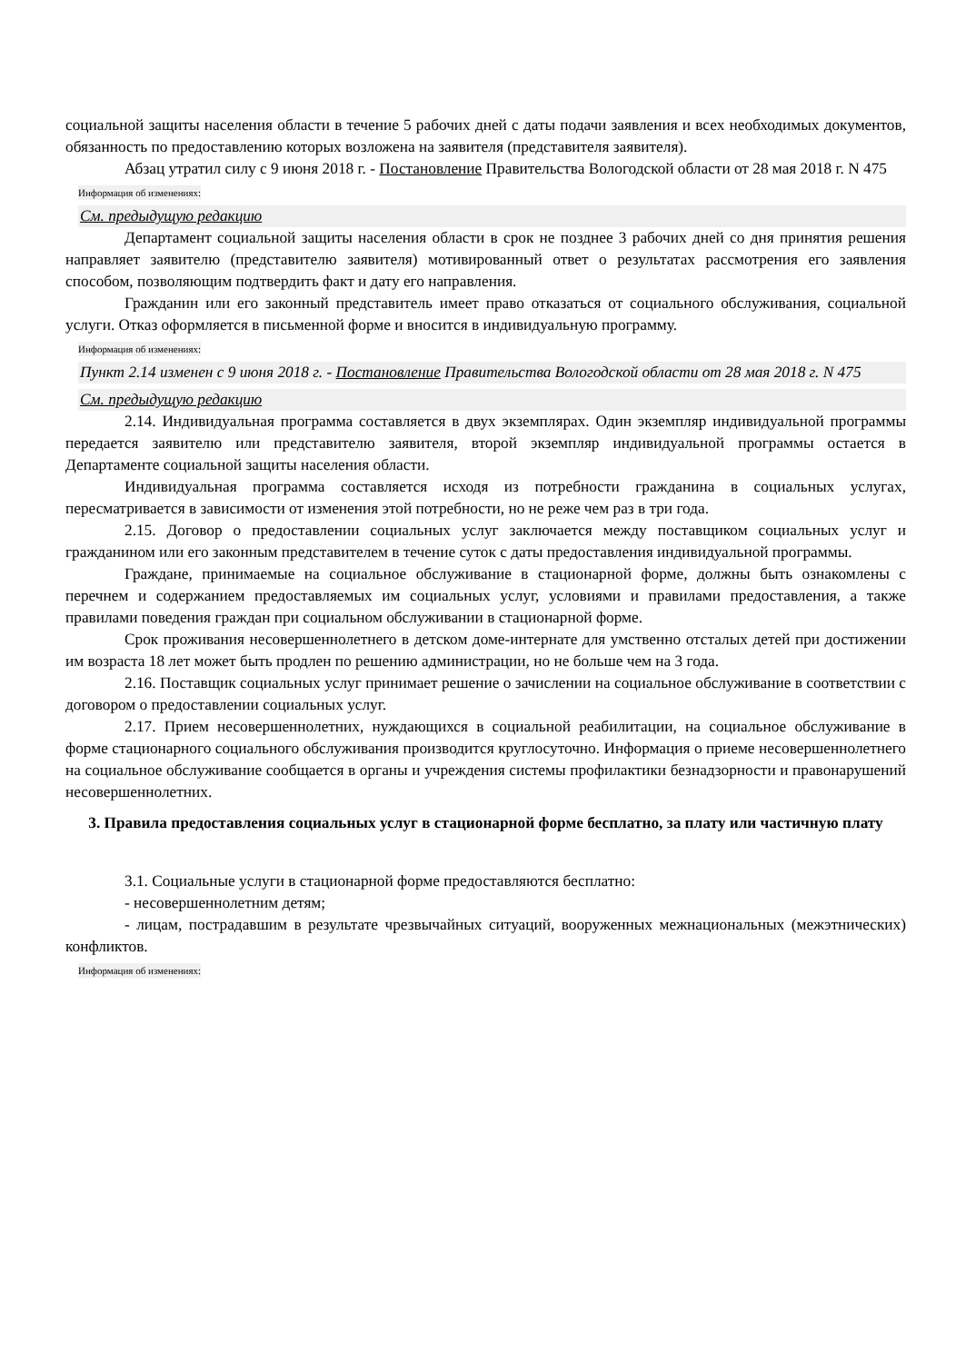социальной защиты населения области в течение 5 рабочих дней с даты подачи заявления и всех необходимых документов, обязанность по предоставлению которых возложена на заявителя (представителя заявителя).
Абзац утратил силу с 9 июня 2018 г. - Постановление Правительства Вологодской области от 28 мая 2018 г. N 475
Информация об изменениях:
См. предыдущую редакцию
Департамент социальной защиты населения области в срок не позднее 3 рабочих дней со дня принятия решения направляет заявителю (представителю заявителя) мотивированный ответ о результатах рассмотрения его заявления способом, позволяющим подтвердить факт и дату его направления.
Гражданин или его законный представитель имеет право отказаться от социального обслуживания, социальной услуги. Отказ оформляется в письменной форме и вносится в индивидуальную программу.
Информация об изменениях:
Пункт 2.14 изменен с 9 июня 2018 г. - Постановление Правительства Вологодской области от 28 мая 2018 г. N 475
См. предыдущую редакцию
2.14. Индивидуальная программа составляется в двух экземплярах. Один экземпляр индивидуальной программы передается заявителю или представителю заявителя, второй экземпляр индивидуальной программы остается в Департаменте социальной защиты населения области.
Индивидуальная программа составляется исходя из потребности гражданина в социальных услугах, пересматривается в зависимости от изменения этой потребности, но не реже чем раз в три года.
2.15. Договор о предоставлении социальных услуг заключается между поставщиком социальных услуг и гражданином или его законным представителем в течение суток с даты предоставления индивидуальной программы.
Граждане, принимаемые на социальное обслуживание в стационарной форме, должны быть ознакомлены с перечнем и содержанием предоставляемых им социальных услуг, условиями и правилами предоставления, а также правилами поведения граждан при социальном обслуживании в стационарной форме.
Срок проживания несовершеннолетнего в детском доме-интернате для умственно отсталых детей при достижении им возраста 18 лет может быть продлен по решению администрации, но не больше чем на 3 года.
2.16. Поставщик социальных услуг принимает решение о зачислении на социальное обслуживание в соответствии с договором о предоставлении социальных услуг.
2.17. Прием несовершеннолетних, нуждающихся в социальной реабилитации, на социальное обслуживание в форме стационарного социального обслуживания производится круглосуточно. Информация о приеме несовершеннолетнего на социальное обслуживание сообщается в органы и учреждения системы профилактики безнадзорности и правонарушений несовершеннолетних.
3. Правила предоставления социальных услуг в стационарной форме бесплатно, за плату или частичную плату
3.1. Социальные услуги в стационарной форме предоставляются бесплатно:
- несовершеннолетним детям;
- лицам, пострадавшим в результате чрезвычайных ситуаций, вооруженных межнациональных (межэтнических) конфликтов.
Информация об изменениях: